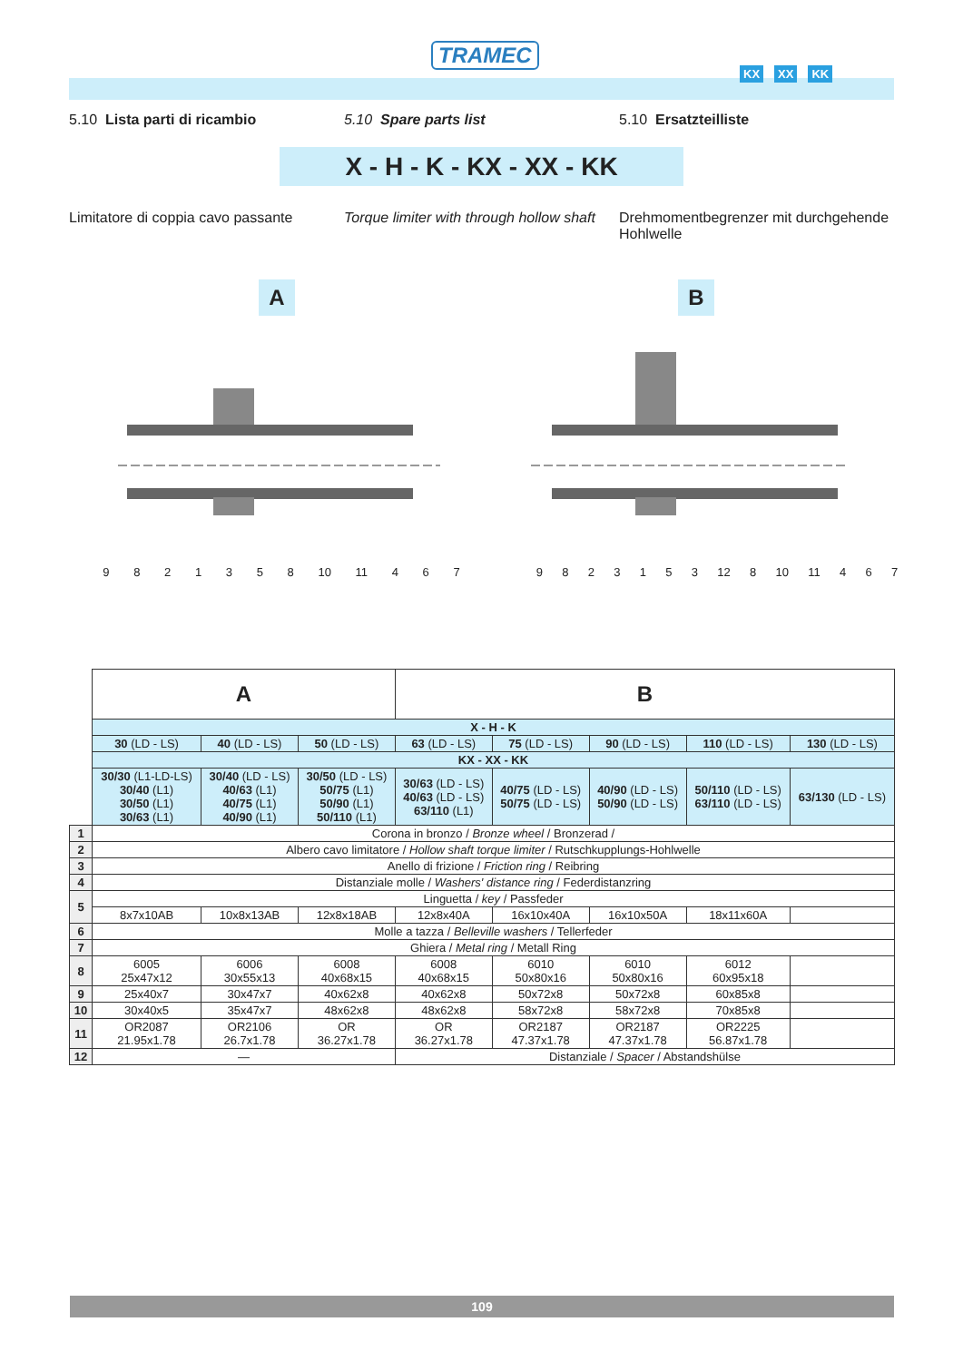TRAMEC
KX XX KK
5.10 Lista parti di ricambio 5.10 Spare parts list 5.10 Ersatzteilliste
X - H - K - KX - XX - KK
Limitatore di coppia cavo passante
Torque limiter with through hollow shaft
Drehmomentbegrenzer mit durchgehende Hohlwelle
A
9821358 10 11 467
B
9823153 12 8 10 11 467
| | A | | | B | | | | |
| | X - H - K | | | | | | | |
| | 30 (LD - LS) | 40 (LD - LS) | 50 (LD - LS) | 63 (LD - LS) | 75 (LD - LS) | 90 (LD - LS) | 110 (LD - LS) | 130 (LD - LS) |
| | KX - XX - KK | | | | | | | |
| | 30/30 (L1-LD-LS) 30/40 (L1) 30/50 (L1) 30/63 (L1) | 30/40 (LD - LS) 40/63 (L1) 40/75 (L1) 40/90 (L1) | 30/50 (LD - LS) 50/75 (L1) 50/90 (L1) 50/110 (L1) | 30/63 (LD - LS) 40/63 (LD - LS) 63/110 (L1) | 40/75 (LD - LS) 50/75 (LD - LS) | 40/90 (LD - LS) 50/90 (LD - LS) | 50/110 (LD - LS) 63/110 (LD - LS) | 63/130 (LD - LS) |
| 1 | Corona in bronzo / Bronze wheel / Bronzerad / | | | | | | | |
| 2 | Albero cavo limitatore / Hollow shaft torque limiter / Rutschkupplungs-Hohlwelle | | | | | | | |
| 3 | Anello di frizione / Friction ring / Reibring | | | | | | | |
| 4 | Distanziale molle / Washers' distance ring / Federdistanzring | | | | | | | |
| 5 | Linguetta / key / Passfeder | | | | | | | |
| | 8x7x10AB | 10x8x13AB | 12x8x18AB | 12x8x40A | 16x10x40A | 16x10x50A | 18x11x60A | |
| 6 | Molle a tazza / Belleville washers / Tellerfeder | | | | | | | |
| 7 | Ghiera / Metal ring / Metall Ring | | | | | | | |
| 8 | 6005 25x47x12 | 6006 30x55x13 | 6008 40x68x15 | 6008 40x68x15 | 6010 50x80x16 | 6010 50x80x16 | 6012 60x95x18 | |
| 9 | 25x40x7 | 30x47x7 | 40x62x8 | 40x62x8 | 50x72x8 | 50x72x8 | 60x85x8 | |
| 10 | 30x40x5 | 35x47x7 | 48x62x8 | 48x62x8 | 58x72x8 | 58x72x8 | 70x85x8 | |
| 11 | OR2087 21.95x1.78 | OR2106 26.7x1.78 | OR 36.27x1.78 | OR 36.27x1.78 | OR2187 47.37x1.78 | OR2187 47.37x1.78 | OR2225 56.87x1.78 | |
| 12 | — | | | Distanziale / Spacer / Abstandshülse | | | | |
109